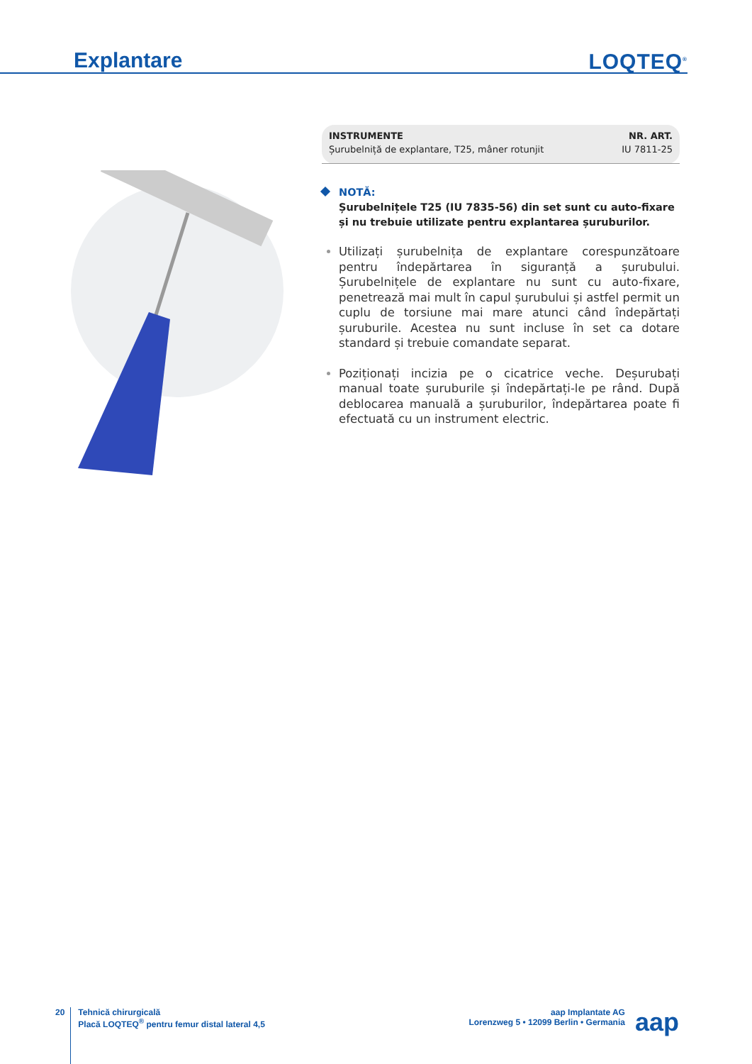Explantare LOQTEQ<sup>®</sup>
| INSTRUMENTE | NR. ART. |
| --- | --- |
| Șurubelniță de explantare, T25, mâner rotunjit | IU 7811-25 |
NOTĂ:
Șurubelnițele T25 (IU 7835-56) din set sunt cu auto-fixare și nu trebuie utilizate pentru explantarea șuruburilor.
Utilizați șurubelnița de explantare corespunzătoare pentru îndepărtarea în siguranță a șurubului. Șurubelnițele de explantare nu sunt cu auto-fixare, penetrează mai mult în capul șurubului și astfel permit un cuplu de torsiune mai mare atunci când îndepărtați șuruburile. Acestea nu sunt incluse în set ca dotare standard și trebuie comandate separat.
Poziționați incizia pe o cicatrice veche. Deșurubați manual toate șuruburile și îndepărtați-le pe rând. După deblocarea manuală a șuruburilor, îndepărtarea poate fi efectuată cu un instrument electric.
20
Tehnică chirurgicală
Placă LOQTEQ<sup>®</sup> pentru femur distal lateral 4,5
aap Implantate AG
Lorenzweg 5 • 12099 Berlin • Germania
aap